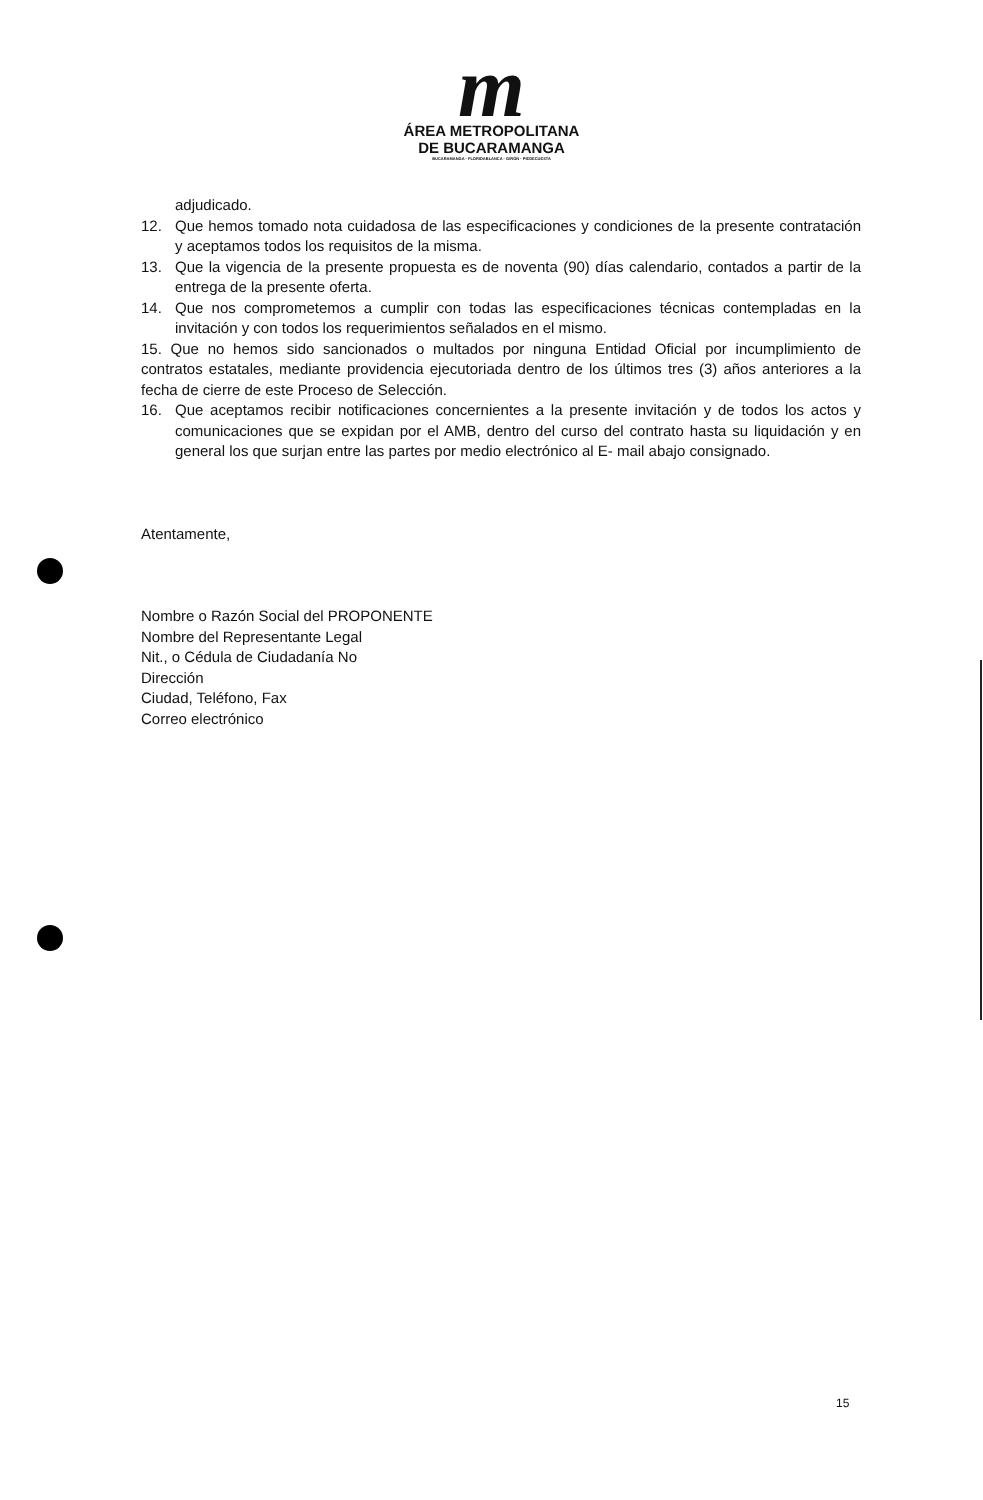m
ÁREA METROPOLITANA
DE BUCARAMANGA
BUCARAMANGA · FLORIDABLANCA · GIRÓN · PIEDECUESTA
adjudicado.
12. Que hemos tomado nota cuidadosa de las especificaciones y condiciones de la presente contratación y aceptamos todos los requisitos de la misma.
13. Que la vigencia de la presente propuesta es de noventa (90) días calendario, contados a partir de la entrega de la presente oferta.
14. Que nos comprometemos a cumplir con todas las especificaciones técnicas contempladas en la invitación y con todos los requerimientos señalados en el mismo.
15. Que no hemos sido sancionados o multados por ninguna Entidad Oficial por incumplimiento de contratos estatales, mediante providencia ejecutoriada dentro de los últimos tres (3) años anteriores a la fecha de cierre de este Proceso de Selección.
16. Que aceptamos recibir notificaciones concernientes a la presente invitación y de todos los actos y comunicaciones que se expidan por el AMB, dentro del curso del contrato hasta su liquidación y en general los que surjan entre las partes por medio electrónico al E- mail abajo consignado.
Atentamente,
Nombre o Razón Social del PROPONENTE
Nombre del Representante Legal
Nit., o Cédula de Ciudadanía No
Dirección
Ciudad, Teléfono, Fax
Correo electrónico
15